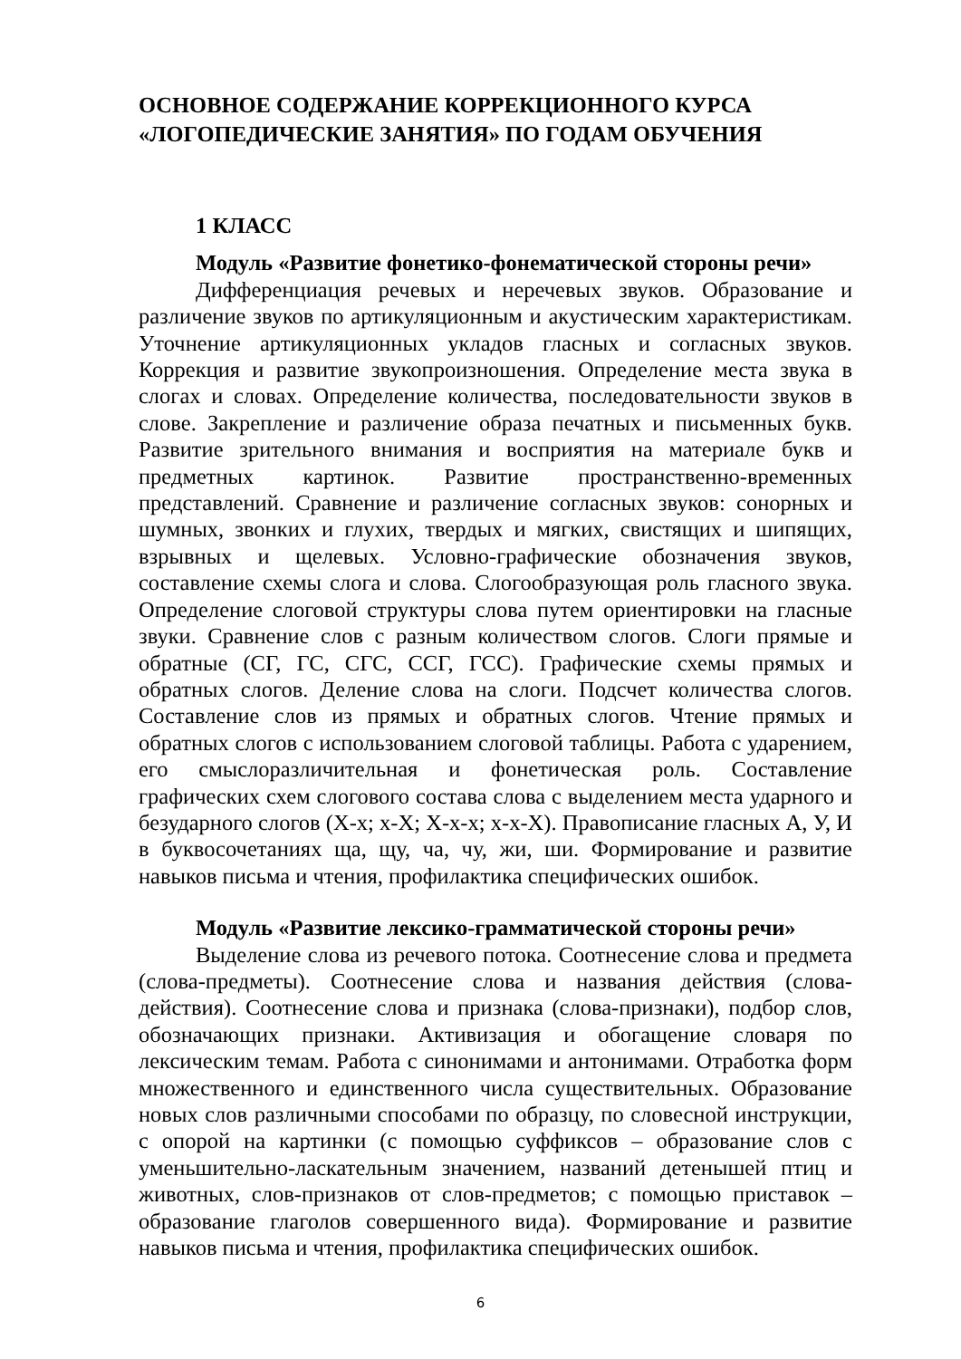ОСНОВНОЕ СОДЕРЖАНИЕ КОРРЕКЦИОННОГО КУРСА «ЛОГОПЕДИЧЕСКИЕ ЗАНЯТИЯ» ПО ГОДАМ ОБУЧЕНИЯ
1 КЛАСС
Модуль «Развитие фонетико-фонематической стороны речи»
Дифференциация речевых и неречевых звуков. Образование и различение звуков по артикуляционным и акустическим характеристикам. Уточнение артикуляционных укладов гласных и согласных звуков. Коррекция и развитие звукопроизношения. Определение места звука в слогах и словах. Определение количества, последовательности звуков в слове. Закрепление и различение образа печатных и письменных букв. Развитие зрительного внимания и восприятия на материале букв и предметных картинок. Развитие пространственно-временных представлений. Сравнение и различение согласных звуков: сонорных и шумных, звонких и глухих, твердых и мягких, свистящих и шипящих, взрывных и щелевых. Условно-графические обозначения звуков, составление схемы слога и слова. Слогообразующая роль гласного звука. Определение слоговой структуры слова путем ориентировки на гласные звуки. Сравнение слов с разным количеством слогов. Слоги прямые и обратные (СГ, ГС, СГС, ССГ, ГСС). Графические схемы прямых и обратных слогов. Деление слова на слоги. Подсчет количества слогов. Составление слов из прямых и обратных слогов. Чтение прямых и обратных слогов с использованием слоговой таблицы. Работа с ударением, его смыслоразличительная и фонетическая роль. Составление графических схем слогового состава слова с выделением места ударного и безударного слогов (Х-х; х-Х; Х-х-х; х-х-Х). Правописание гласных А, У, И в буквосочетаниях ща, щу, ча, чу, жи, ши. Формирование и развитие навыков письма и чтения, профилактика специфических ошибок.
Модуль «Развитие лексико-грамматической стороны речи»
Выделение слова из речевого потока. Соотнесение слова и предмета (слова-предметы). Соотнесение слова и названия действия (слова-действия). Соотнесение слова и признака (слова-признаки), подбор слов, обозначающих признаки. Активизация и обогащение словаря по лексическим темам. Работа с синонимами и антонимами. Отработка форм множественного и единственного числа существительных. Образование новых слов различными способами по образцу, по словесной инструкции, с опорой на картинки (с помощью суффиксов – образование слов с уменьшительно-ласкательным значением, названий детенышей птиц и животных, слов-признаков от слов-предметов; с помощью приставок – образование глаголов совершенного вида). Формирование и развитие навыков письма и чтения, профилактика специфических ошибок.
6